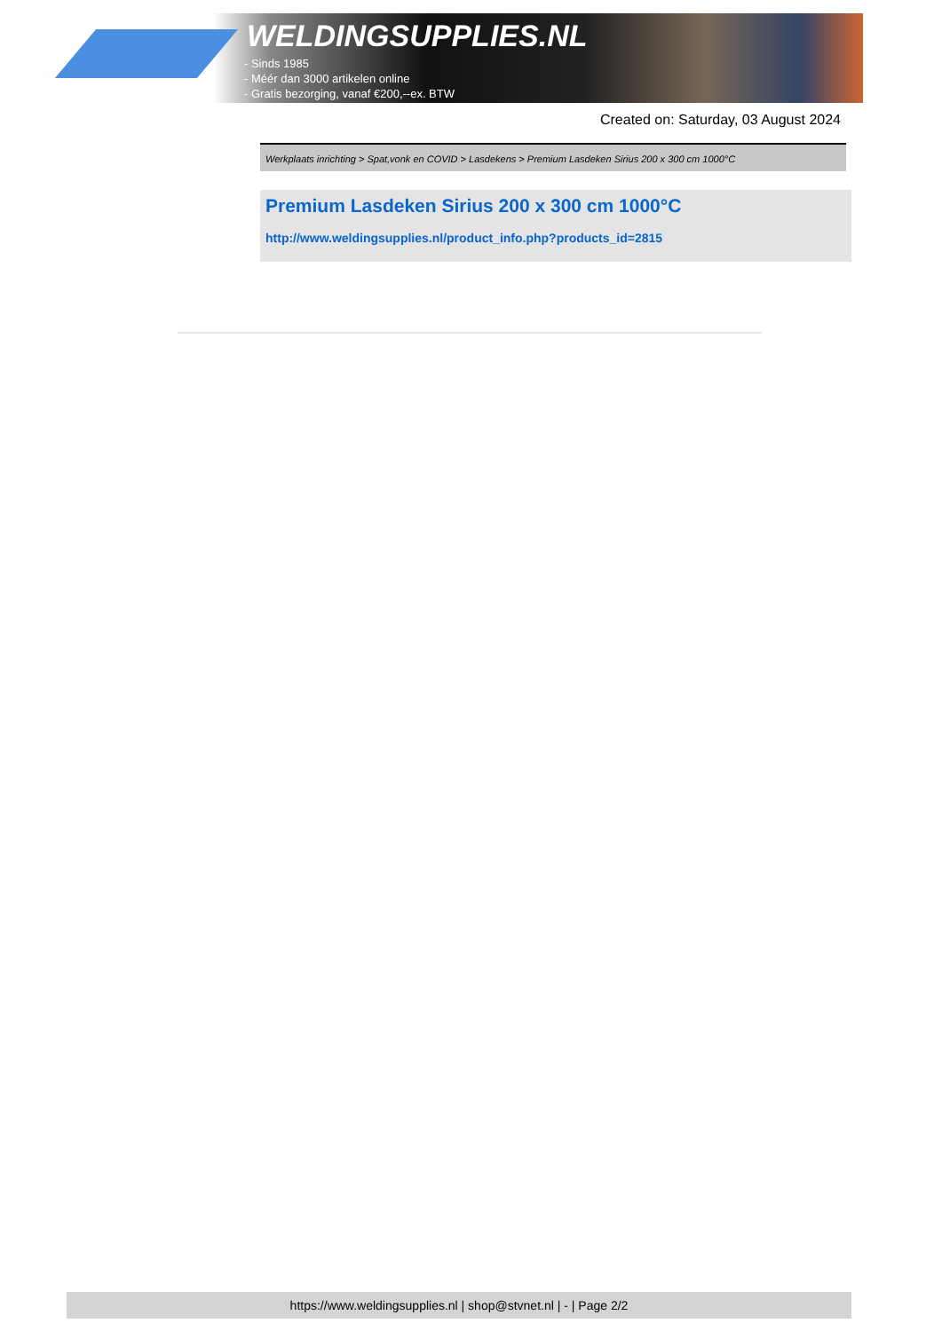WELDINGSUPPLIES.NL
- Sinds 1985
- Méér dan 3000 artikelen online
- Gratis bezorging, vanaf €200,--ex. BTW
Created on: Saturday, 03 August 2024
Werkplaats inrichting > Spat,vonk en COVID > Lasdekens > Premium Lasdeken Sirius 200 x 300 cm 1000°C
Premium Lasdeken Sirius 200 x 300 cm 1000°C
http://www.weldingsupplies.nl/product_info.php?products_id=2815
https://www.weldingsupplies.nl | shop@stvnet.nl | - | Page 2/2